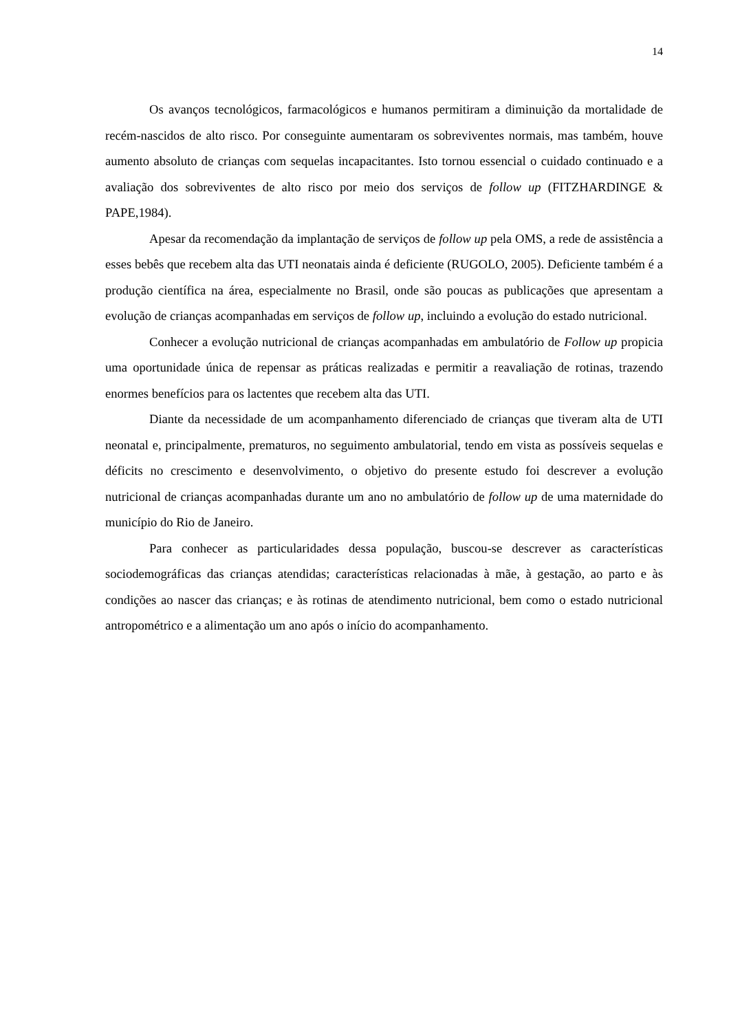14
Os avanços tecnológicos, farmacológicos e humanos permitiram a diminuição da mortalidade de recém-nascidos de alto risco. Por conseguinte aumentaram os sobreviventes normais, mas também, houve aumento absoluto de crianças com sequelas incapacitantes. Isto tornou essencial o cuidado continuado e a avaliação dos sobreviventes de alto risco por meio dos serviços de follow up (FITZHARDINGE & PAPE,1984).
Apesar da recomendação da implantação de serviços de follow up pela OMS, a rede de assistência a esses bebês que recebem alta das UTI neonatais ainda é deficiente (RUGOLO, 2005). Deficiente também é a produção científica na área, especialmente no Brasil, onde são poucas as publicações que apresentam a evolução de crianças acompanhadas em serviços de follow up, incluindo a evolução do estado nutricional.
Conhecer a evolução nutricional de crianças acompanhadas em ambulatório de Follow up propicia uma oportunidade única de repensar as práticas realizadas e permitir a reavaliação de rotinas, trazendo enormes benefícios para os lactentes que recebem alta das UTI.
Diante da necessidade de um acompanhamento diferenciado de crianças que tiveram alta de UTI neonatal e, principalmente, prematuros, no seguimento ambulatorial, tendo em vista as possíveis sequelas e déficits no crescimento e desenvolvimento, o objetivo do presente estudo foi descrever a evolução nutricional de crianças acompanhadas durante um ano no ambulatório de follow up de uma maternidade do município do Rio de Janeiro.
Para conhecer as particularidades dessa população, buscou-se descrever as características sociodemográficas das crianças atendidas; características relacionadas à mãe, à gestação, ao parto e às condições ao nascer das crianças; e às rotinas de atendimento nutricional, bem como o estado nutricional antropométrico e a alimentação um ano após o início do acompanhamento.